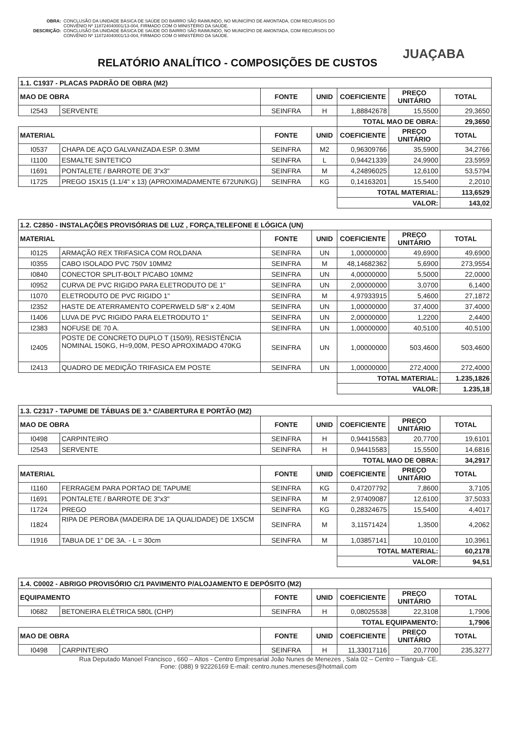OBRA: CONCLUSÃO DA UNIDADE BÁSICA DE SAÚDE DO BAIRRO SÃO RAIMUNDO, NO MUNICÍPIO DE AMONTADA, COM RECURSOS DO CONVÊNIO Nº 118724040001/13-004, FIRMADO COM O MINISTÉRIO DA SAÚDE.
DESCRIÇÃO: CONCLUSÃO DA UNIDADE BÁSICA DE SAÚDE DO BAIRRO SÃO RAIMUNDO, NO MUNICÍPIO DE AMONTADA, COM RECURSOS DO CONVÊNIO Nº 118724040001/13-004, FIRMADO COM O MINISTÉRIO DA SAÚDE.
JUAÇABA
RELATÓRIO ANALÍTICO - COMPOSIÇÕES DE CUSTOS
| 1.1. C1937 - PLACAS PADRÃO DE OBRA (M2) | | | | | | |
| --- | --- | --- | --- | --- | --- | --- |
| MAO DE OBRA | | FONTE | UNID | COEFICIENTE | PREÇO UNITÁRIO | TOTAL |
| I2543 | SERVENTE | SEINFRA | H | 1,88842678 | 15,5500 | 29,3650 |
| | | | | TOTAL MAO DE OBRA: | | 29,3650 |
| MATERIAL | | FONTE | UNID | COEFICIENTE | PREÇO UNITÁRIO | TOTAL |
| I0537 | CHAPA DE AÇO GALVANIZADA ESP. 0.3MM | SEINFRA | M2 | 0,96309766 | 35,5900 | 34,2766 |
| I1100 | ESMALTE SINTETICO | SEINFRA | L | 0,94421339 | 24,9900 | 23,5959 |
| I1691 | PONTALETE / BARROTE DE 3"x3" | SEINFRA | M | 4,24896025 | 12,6100 | 53,5794 |
| I1725 | PREGO 15X15 (1.1/4" x 13) (APROXIMADAMENTE 672UN/KG) | SEINFRA | KG | 0,14163201 | 15,5400 | 2,2010 |
| | | | | TOTAL MATERIAL: | | 113,6529 |
| | | | | VALOR: | | 143,02 |
| 1.2. C2850 - INSTALAÇÕES PROVISÓRIAS DE LUZ , FORÇA,TELEFONE E LÓGICA (UN) | | | | | | |
| MATERIAL | | FONTE | UNID | COEFICIENTE | PREÇO UNITÁRIO | TOTAL |
| I0125 | ARMAÇÃO REX TRIFASICA COM ROLDANA | SEINFRA | UN | 1,00000000 | 49,6900 | 49,6900 |
| I0355 | CABO ISOLADO PVC 750V 10MM2 | SEINFRA | M | 48,14682362 | 5,6900 | 273,9554 |
| I0840 | CONECTOR SPLIT-BOLT P/CABO 10MM2 | SEINFRA | UN | 4,00000000 | 5,5000 | 22,0000 |
| I0952 | CURVA DE PVC RIGIDO PARA ELETRODUTO DE 1" | SEINFRA | UN | 2,00000000 | 3,0700 | 6,1400 |
| I1070 | ELETRODUTO DE PVC RIGIDO 1" | SEINFRA | M | 4,97933915 | 5,4600 | 27,1872 |
| I2352 | HASTE DE ATERRAMENTO COPERWELD 5/8" x 2.40M | SEINFRA | UN | 1,00000000 | 37,4000 | 37,4000 |
| I1406 | LUVA DE PVC RIGIDO PARA ELETRODUTO 1" | SEINFRA | UN | 2,00000000 | 1,2200 | 2,4400 |
| I2383 | NOFUSE DE 70 A. | SEINFRA | UN | 1,00000000 | 40,5100 | 40,5100 |
| I2405 | POSTE DE CONCRETO DUPLO T (150/9), RESISTÊNCIA NOMINAL 150KG, H=9,00M, PESO APROXIMADO 470KG | SEINFRA | UN | 1,00000000 | 503,4600 | 503,4600 |
| I2413 | QUADRO DE MEDIÇÃO TRIFASICA EM POSTE | SEINFRA | UN | 1,00000000 | 272,4000 | 272,4000 |
| | | | | TOTAL MATERIAL: | | 1.235,1826 |
| | | | | VALOR: | | 1.235,18 |
| 1.3. C2317 - TAPUME DE TÁBUAS DE 3.ª C/ABERTURA E PORTÃO (M2) | | | | | | |
| MAO DE OBRA | | FONTE | UNID | COEFICIENTE | PREÇO UNITÁRIO | TOTAL |
| I0498 | CARPINTEIRO | SEINFRA | H | 0,94415583 | 20,7700 | 19,6101 |
| I2543 | SERVENTE | SEINFRA | H | 0,94415583 | 15,5500 | 14,6816 |
| | | | | TOTAL MAO DE OBRA: | | 34,2917 |
| MATERIAL | | FONTE | UNID | COEFICIENTE | PREÇO UNITÁRIO | TOTAL |
| I1160 | FERRAGEM PARA PORTAO DE TAPUME | SEINFRA | KG | 0,47207792 | 7,8600 | 3,7105 |
| I1691 | PONTALETE / BARROTE DE 3"x3" | SEINFRA | M | 2,97409087 | 12,6100 | 37,5033 |
| I1724 | PREGO | SEINFRA | KG | 0,28324675 | 15,5400 | 4,4017 |
| I1824 | RIPA DE PEROBA (MADEIRA DE 1A QUALIDADE) DE 1X5CM | SEINFRA | M | 3,11571424 | 1,3500 | 4,2062 |
| I1916 | TABUA DE 1" DE 3A. - L = 30cm | SEINFRA | M | 1,03857141 | 10,0100 | 10,3961 |
| | | | | TOTAL MATERIAL: | | 60,2178 |
| | | | | VALOR: | | 94,51 |
| 1.4. C0002 - ABRIGO PROVISÓRIO C/1 PAVIMENTO P/ALOJAMENTO E DEPÓSITO (M2) | | | | | | |
| EQUIPAMENTO | | FONTE | UNID | COEFICIENTE | PREÇO UNITÁRIO | TOTAL |
| I0682 | BETONEIRA ELÉTRICA 580L (CHP) | SEINFRA | H | 0,08025538 | 22,3108 | 1,7906 |
| | | | | TOTAL EQUIPAMENTO: | | 1,7906 |
| MAO DE OBRA | | FONTE | UNID | COEFICIENTE | PREÇO UNITÁRIO | TOTAL |
| I0498 | CARPINTEIRO | SEINFRA | H | 11,33017116 | 20,7700 | 235,3277 |
Rua Deputado Manoel Francisco , 660 – Altos - Centro Empresarial João Nunes de Menezes , Sala 02 – Centro – Tianguá- CE.
Fone: (088) 9 92226169 E-mail: centro.nunes.meneses@hotmail.com